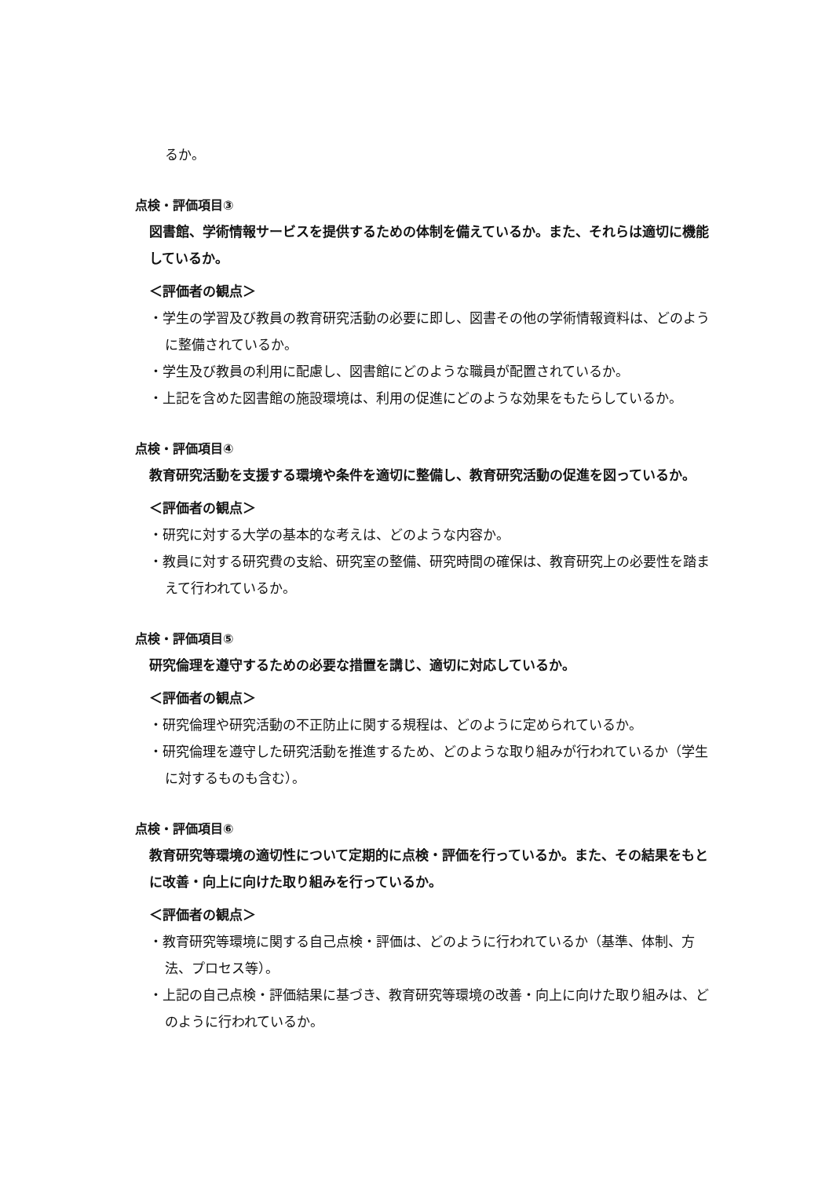るか。
点検・評価項目③
図書館、学術情報サービスを提供するための体制を備えているか。また、それらは適切に機能しているか。
＜評価者の観点＞
・学生の学習及び教員の教育研究活動の必要に即し、図書その他の学術情報資料は、どのように整備されているか。
・学生及び教員の利用に配慮し、図書館にどのような職員が配置されているか。
・上記を含めた図書館の施設環境は、利用の促進にどのような効果をもたらしているか。
点検・評価項目④
教育研究活動を支援する環境や条件を適切に整備し、教育研究活動の促進を図っているか。
＜評価者の観点＞
・研究に対する大学の基本的な考えは、どのような内容か。
・教員に対する研究費の支給、研究室の整備、研究時間の確保は、教育研究上の必要性を踏まえて行われているか。
点検・評価項目⑤
研究倫理を遵守するための必要な措置を講じ、適切に対応しているか。
＜評価者の観点＞
・研究倫理や研究活動の不正防止に関する規程は、どのように定められているか。
・研究倫理を遵守した研究活動を推進するため、どのような取り組みが行われているか（学生に対するものも含む）。
点検・評価項目⑥
教育研究等環境の適切性について定期的に点検・評価を行っているか。また、その結果をもとに改善・向上に向けた取り組みを行っているか。
＜評価者の観点＞
・教育研究等環境に関する自己点検・評価は、どのように行われているか（基準、体制、方法、プロセス等）。
・上記の自己点検・評価結果に基づき、教育研究等環境の改善・向上に向けた取り組みは、どのように行われているか。